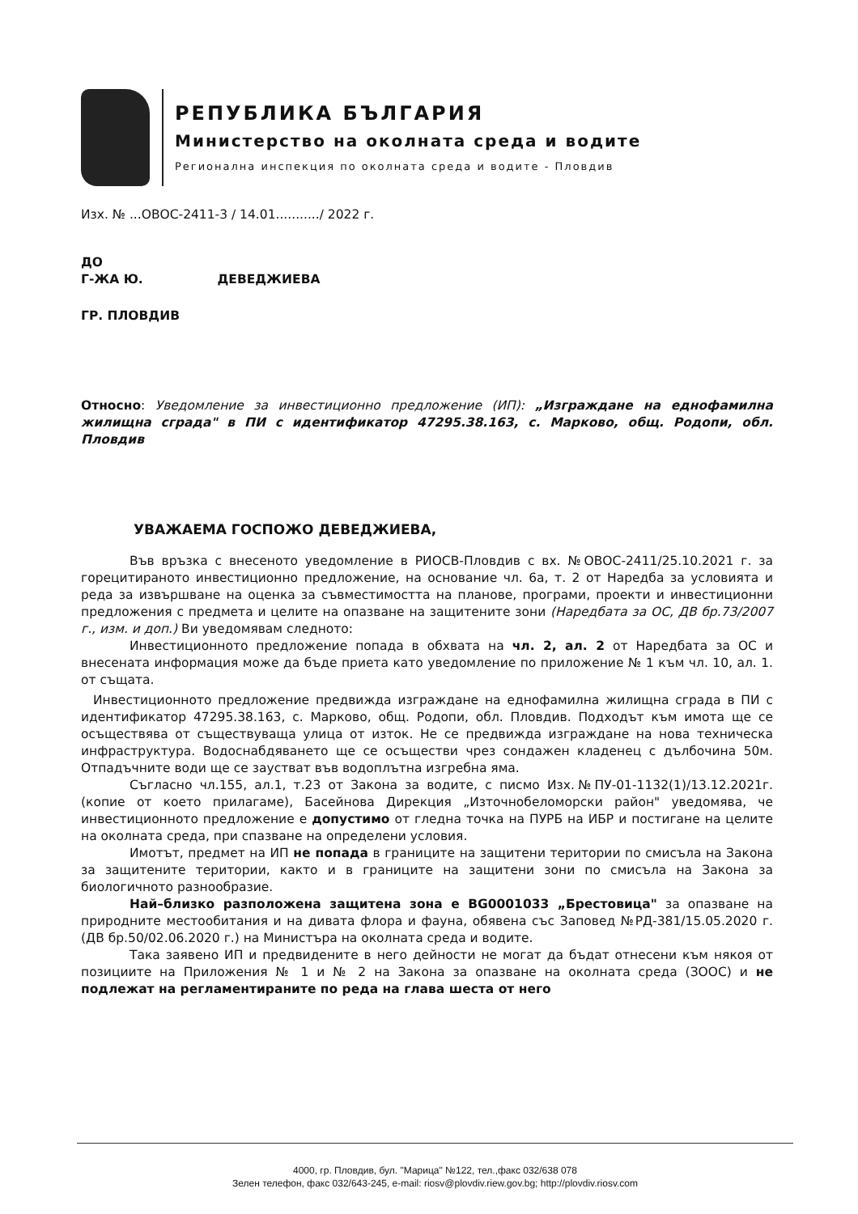РЕПУБЛИКА БЪЛГАРИЯ
Министерство на околната среда и водите
Регионална инспекция по околната среда и водите - Пловдив
Изх. № ...ОВОС-2411-3 / 14.01.........../ 2022 г.
ДО
Г-ЖА Ю. ДЕВЕДЖИЕВА
ГР. ПЛОВДИВ
Относно: Уведомление за инвестиционно предложение (ИП): „Изграждане на еднофамилна жилищна сграда" в ПИ с идентификатор 47295.38.163, с. Марково, общ. Родопи, обл. Пловдив
УВАЖАЕМА ГОСПОЖО ДЕВЕДЖИЕВА,
Във връзка с внесеното уведомление в РИОСВ-Пловдив с вх. №ОВОС-2411/25.10.2021 г. за горецитираното инвестиционно предложение, на основание чл. 6а, т. 2 от Наредба за условията и реда за извършване на оценка за съвместимостта на планове, програми, проекти и инвестиционни предложения с предмета и целите на опазване на защитените зони (Наредбата за ОС, ДВ бр.73/2007 г., изм. и доп.) Ви уведомявам следното:
Инвестиционното предложение попада в обхвата на чл. 2, ал. 2 от Наредбата за ОС и внесената информация може да бъде приета като уведомление по приложение № 1 към чл. 10, ал. 1. от същата.
Инвестиционното предложение предвижда изграждане на еднофамилна жилищна сграда в ПИ с идентификатор 47295.38.163, с. Марково, общ. Родопи, обл. Пловдив. Подходът към имота ще се осъществява от съществуваща улица от изток. Не се предвижда изграждане на нова техническа инфраструктура. Водоснабдяването ще се осъществи чрез сондажен кладенец с дълбочина 50м. Отпадъчните води ще се заустват във водоплътна изгребна яма.
Съгласно чл.155, ал.1, т.23 от Закона за водите, с писмо Изх.№ПУ-01-1132(1)/13.12.2021г. (копие от което прилагаме), Басейнова Дирекция „Източнобеломорски район" уведомява, че инвестиционното предложение е допустимо от гледна точка на ПУРБ на ИБР и постигане на целите на околната среда, при спазване на определени условия.
Имотът, предмет на ИП не попада в границите на защитени територии по смисъла на Закона за защитените територии, както и в границите на защитени зони по смисъла на Закона за биологичното разнообразие.
Най–близко разположена защитена зона е BG0001033 „Брестовица" за опазване на природните местообитания и на дивата флора и фауна, обявена със Заповед №РД-381/15.05.2020 г. (ДВ бр.50/02.06.2020 г.) на Министъра на околната среда и водите.
Така заявено ИП и предвидените в него дейности не могат да бъдат отнесени към някоя от позициите на Приложения № 1 и № 2 на Закона за опазване на околната среда (ЗООС) и не подлежат на регламентираните по реда на глава шеста от него
4000, гр. Пловдив, бул. "Марица" №122, тел.,факс 032/638 078
Зелен телефон, факс 032/643-245, e-mail: riosv@plovdiv.riew.gov.bg; http://plovdiv.riosv.com